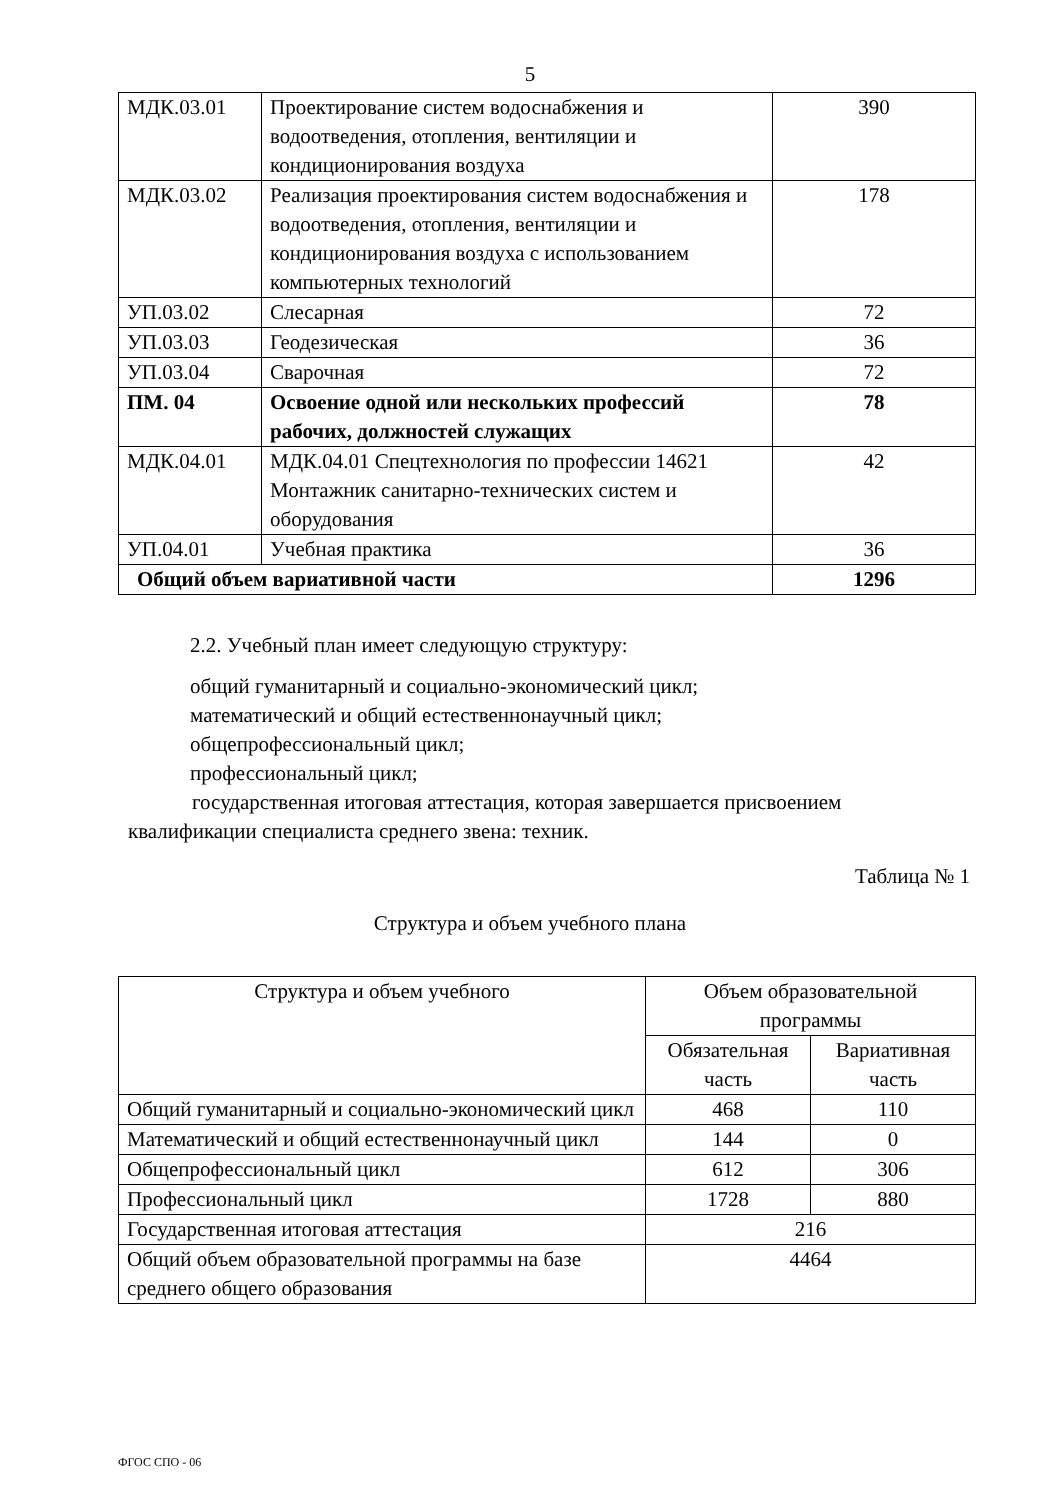5
| МДК.03.01 | Проектирование систем водоснабжения и водоотведения, отопления, вентиляции и кондиционирования воздуха | 390 |
| МДК.03.02 | Реализация проектирования систем водоснабжения и водоотведения, отопления, вентиляции и кондиционирования воздуха с использованием компьютерных технологий | 178 |
| УП.03.02 | Слесарная | 72 |
| УП.03.03 | Геодезическая | 36 |
| УП.03.04 | Сварочная | 72 |
| ПМ. 04 | Освоение одной или нескольких профессий рабочих, должностей служащих | 78 |
| МДК.04.01 | МДК.04.01 Спецтехнология по профессии 14621 Монтажник санитарно-технических систем и оборудования | 42 |
| УП.04.01 | Учебная практика | 36 |
| Общий объем вариативной части | | 1296 |
2.2. Учебный план имеет следующую структуру:
общий гуманитарный и социально-экономический цикл;
математический и общий естественнонаучный цикл;
общепрофессиональный цикл;
профессиональный цикл;
государственная итоговая аттестация, которая завершается присвоением квалификации специалиста среднего звена: техник.
Таблица № 1
Структура и объем учебного плана
| Структура и объем учебного | Объем образовательной программы | |
| --- | --- | --- |
| | Обязательная часть | Вариативная часть |
| Общий гуманитарный и социально-экономический цикл | 468 | 110 |
| Математический и общий естественнонаучный цикл | 144 | 0 |
| Общепрофессиональный цикл | 612 | 306 |
| Профессиональный цикл | 1728 | 880 |
| Государственная итоговая аттестация | 216 | |
| Общий объем образовательной программы на базе среднего общего образования | 4464 | |
ФГОС СПО - 06